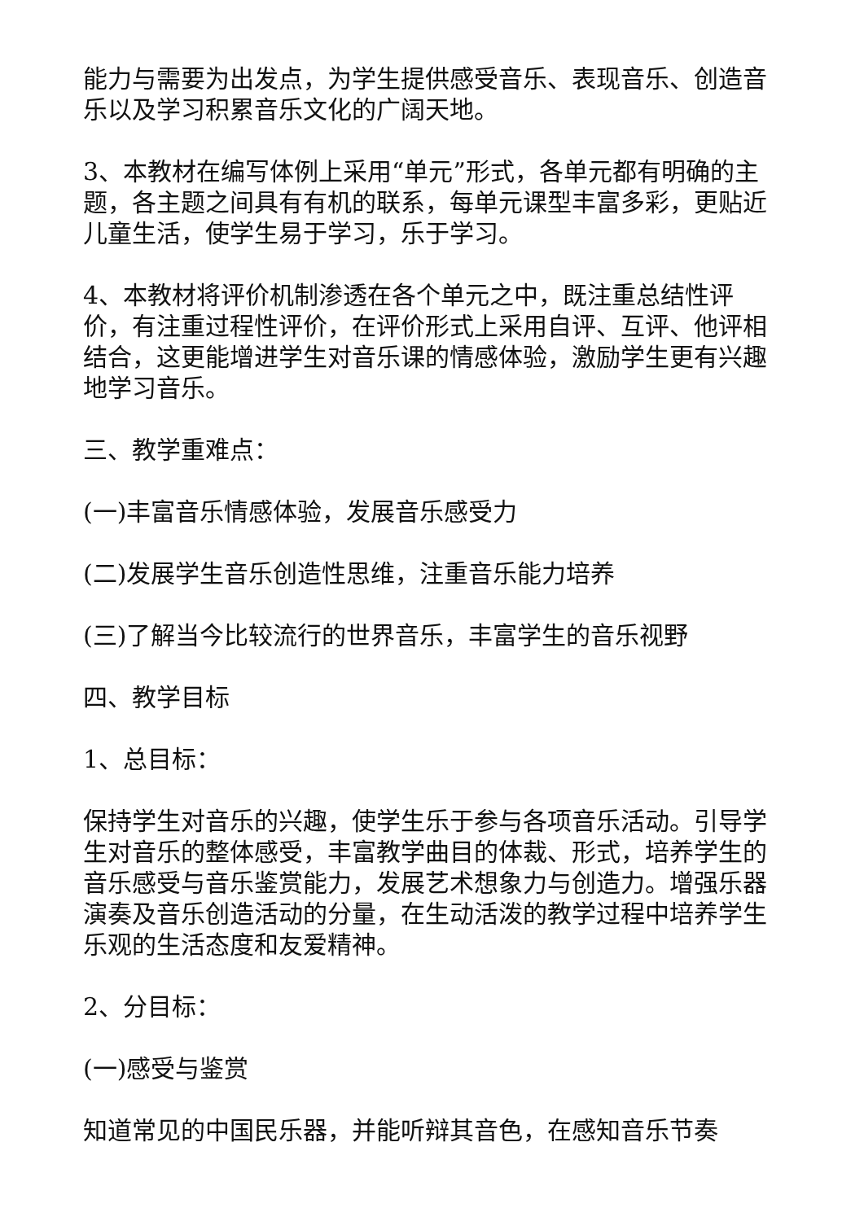能力与需要为出发点，为学生提供感受音乐、表现音乐、创造音乐以及学习积累音乐文化的广阔天地。
3、本教材在编写体例上采用“单元”形式，各单元都有明确的主题，各主题之间具有有机的联系，每单元课型丰富多彩，更贴近儿童生活，使学生易于学习，乐于学习。
4、本教材将评价机制渗透在各个单元之中，既注重总结性评价，有注重过程性评价，在评价形式上采用自评、互评、他评相结合，这更能增进学生对音乐课的情感体验，激励学生更有兴趣地学习音乐。
三、教学重难点：
(一)丰富音乐情感体验，发展音乐感受力
(二)发展学生音乐创造性思维，注重音乐能力培养
(三)了解当今比较流行的世界音乐，丰富学生的音乐视野
四、教学目标
1、总目标：
保持学生对音乐的兴趣，使学生乐于参与各项音乐活动。引导学生对音乐的整体感受，丰富教学曲目的体裁、形式，培养学生的音乐感受与音乐鉴赏能力，发展艺术想象力与创造力。增强乐器演奏及音乐创造活动的分量，在生动活泼的教学过程中培养学生乐观的生活态度和友爱精神。
2、分目标：
(一)感受与鉴赏
知道常见的中国民乐器，并能听辩其音色，在感知音乐节奏